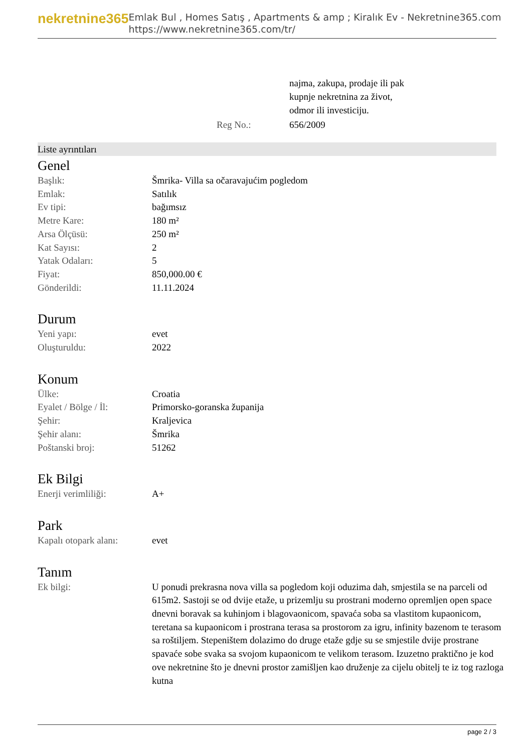nekretnine365
Emlak Bul , Homes Satış , Apartments & amp ; Kiralık Ev - Nekretnine365.com
https://www.nekretnine365.com/tr/
| | najma, zakupa, prodaje ili pak kupnje nekretnina za život, odmor ili investiciju. |
| Reg No.: | 656/2009 |
Liste ayrıntıları
Genel
| Başlık: | Šmrika- Villa sa očaravajućim pogledom |
| Emlak: | Satılık |
| Ev tipi: | bağımsız |
| Metre Kare: | 180 m² |
| Arsa Ölçüsü: | 250 m² |
| Kat Sayısı: | 2 |
| Yatak Odaları: | 5 |
| Fiyat: | 850,000.00 € |
| Gönderildi: | 11.11.2024 |
Durum
| Yeni yapı: | evet |
| Oluşturuldu: | 2022 |
Konum
| Ülke: | Croatia |
| Eyalet / Bölge / İl: | Primorsko-goranska županija |
| Şehir: | Kraljevica |
| Şehir alanı: | Šmrika |
| Poštanski broj: | 51262 |
Ek Bilgi
| Enerji verimliliği: | A+ |
Park
| Kapalı otopark alanı: | evet |
Tanım
| Ek bilgi: | U ponudi prekrasna nova villa sa pogledom koji oduzima dah, smjestila se na parceli od 615m2. Sastoji se od dvije etaže, u prizemlju su prostrani moderno opremljen open space dnevni boravak sa kuhinjom i blagovaonicom, spavaća soba sa vlastitom kupaonicom, teretana sa kupaonicom i prostrana terasa sa prostorom za igru, infinity bazenom te terasom sa roštiljem. Stepeništem dolazimo do druge etaže gdje su se smjestile dvije prostrane spavaće sobe svaka sa svojom kupaonicom te velikom terasom. Izuzetno praktično je kod ove nekretnine što je dnevni prostor zamišljen kao druženje za cijelu obitelj te iz tog razloga kutna |
page 2 / 3